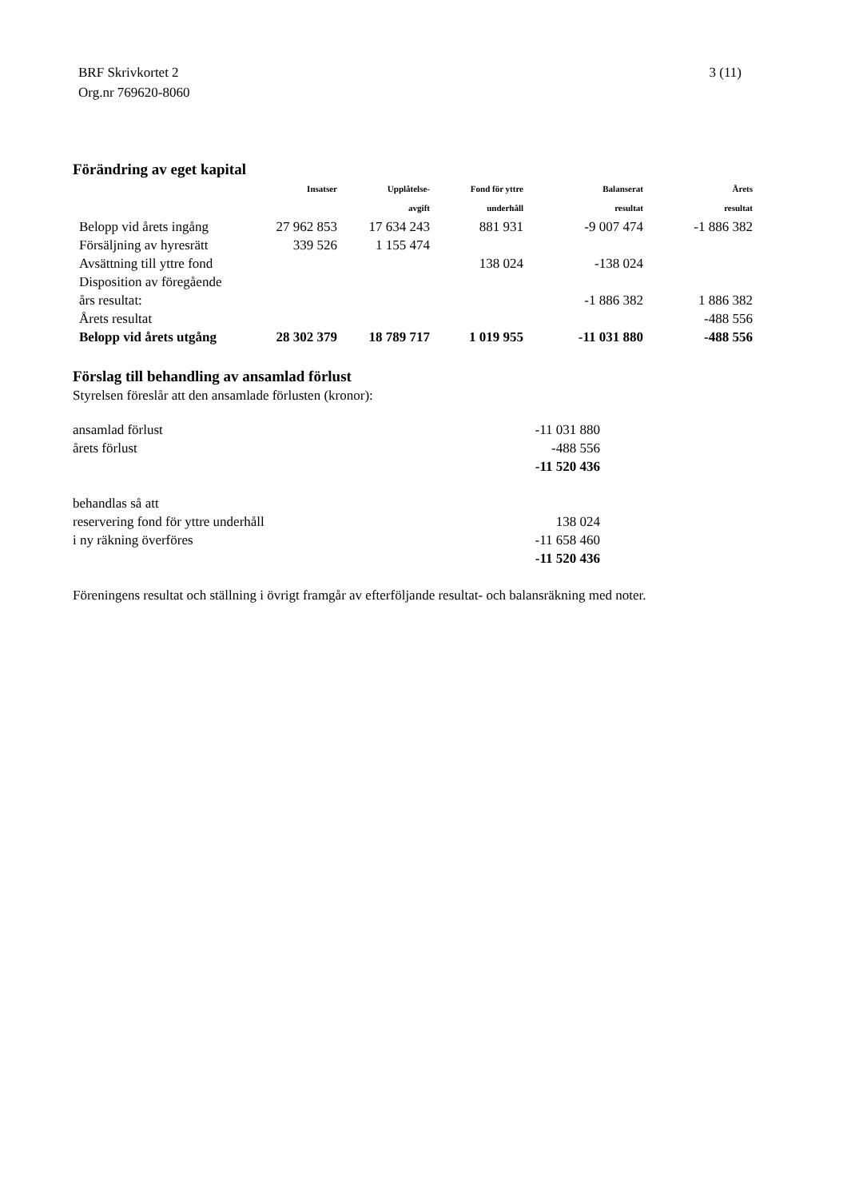3 (11) BRF Skrivkortet 2
Org.nr 769620-8060
Förändring av eget kapital
| | Insatser | Upplåtelse- | Fond för yttre | Balanserat | Årets |
| --- | --- | --- | --- | --- | --- |
| | | avgift | underhåll | resultat | resultat |
| Belopp vid årets ingång | 27 962 853 | 17 634 243 | 881 931 | -9 007 474 | -1 886 382 |
| Försäljning av hyresrätt | 339 526 | 1 155 474 | | | |
| Avsättning till yttre fond | | | 138 024 | -138 024 | |
| Disposition av föregående | | | | | |
| års resultat: | | | | -1 886 382 | 1 886 382 |
| Årets resultat | | | | | -488 556 |
| Belopp vid årets utgång | 28 302 379 | 18 789 717 | 1 019 955 | -11 031 880 | -488 556 |
Förslag till behandling av ansamlad förlust
Styrelsen föreslår att den ansamlade förlusten (kronor):
| ansamlad förlust | -11 031 880 |
| årets förlust | -488 556 |
| | -11 520 436 |
| behandlas så att | |
| reservering fond för yttre underhåll | 138 024 |
| i ny räkning överföres | -11 658 460 |
| | -11 520 436 |
Föreningens resultat och ställning i övrigt framgår av efterföljande resultat- och balansräkning med noter.